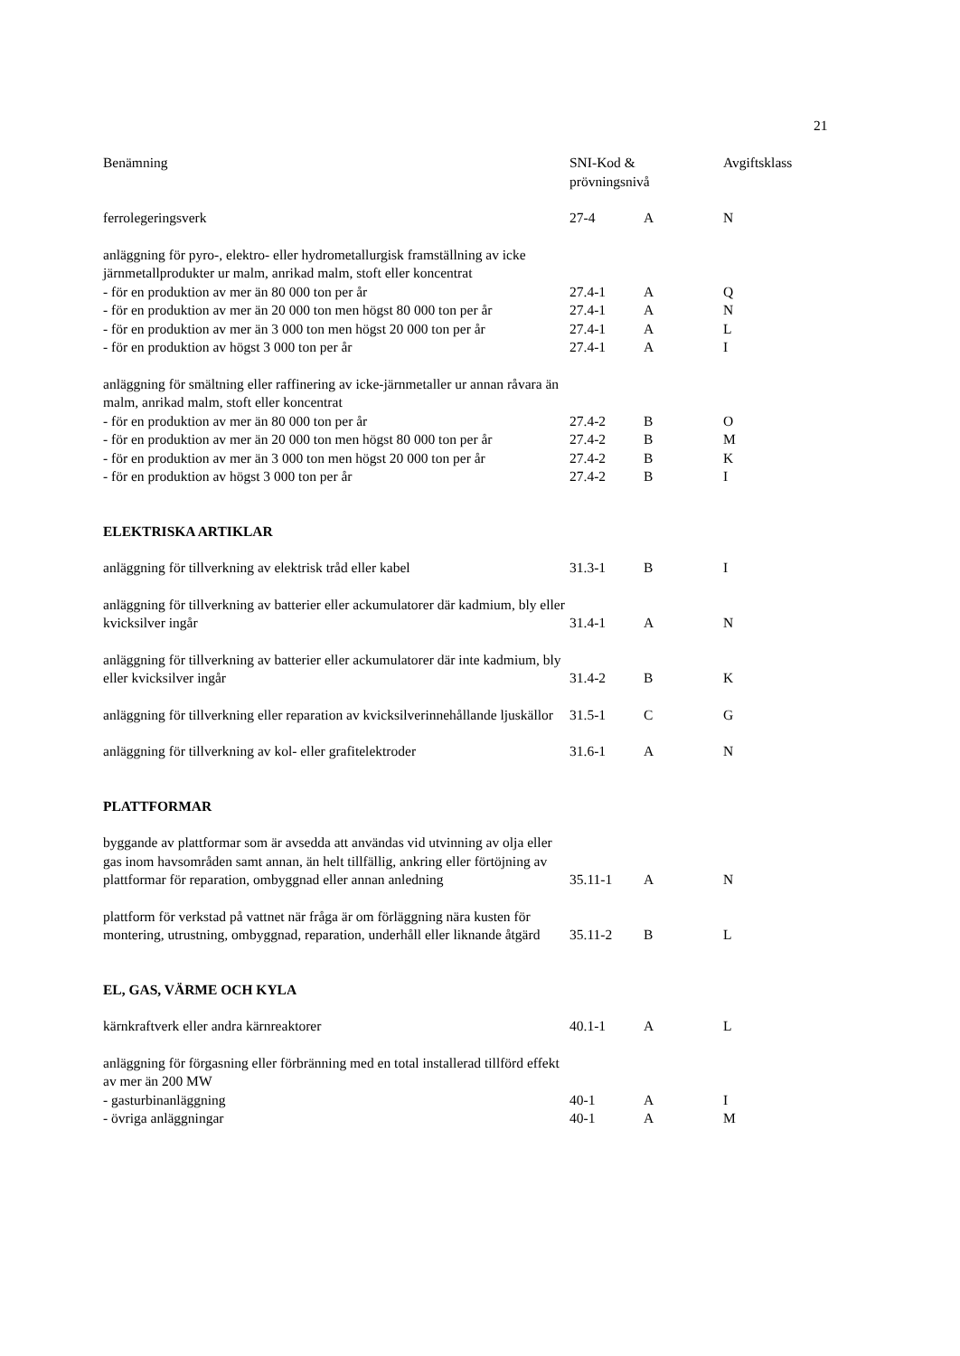21
| Benämning | SNI-Kod & prövningsnivå | | Avgiftsklass |
| --- | --- | --- | --- |
| ferrolegeringsverk | 27-4 | A | N |
| anläggning för pyro-, elektro- eller hydrometallurgisk framställning av icke järnmetallprodukter ur malm, anrikad malm, stoft eller koncentrat | | | |
| - för en produktion av mer än 80 000 ton per år | 27.4-1 | A | Q |
| - för en produktion av mer än 20 000 ton men högst 80 000 ton per år | 27.4-1 | A | N |
| - för en produktion av mer än 3 000 ton men högst 20 000 ton per år | 27.4-1 | A | L |
| - för en produktion av högst 3 000 ton per år | 27.4-1 | A | I |
| anläggning för smältning eller raffinering av icke-järnmetaller ur annan råvara än malm, anrikad malm, stoft eller koncentrat | | | |
| - för en produktion av mer än 80 000 ton per år | 27.4-2 | B | O |
| - för en produktion av mer än 20 000 ton men högst 80 000 ton per år | 27.4-2 | B | M |
| - för en produktion av mer än 3 000 ton men högst 20 000 ton per år | 27.4-2 | B | K |
| - för en produktion av högst 3 000 ton per år | 27.4-2 | B | I |
| ELEKTRISKA ARTIKLAR | | | |
| anläggning för tillverkning av elektrisk tråd eller kabel | 31.3-1 | B | I |
| anläggning för tillverkning av batterier eller ackumulatorer där kadmium, bly eller kvicksilver ingår | 31.4-1 | A | N |
| anläggning för tillverkning av batterier eller ackumulatorer där inte kadmium, bly eller kvicksilver ingår | 31.4-2 | B | K |
| anläggning för tillverkning eller reparation av kvicksilverinnehållande ljuskällor | 31.5-1 | C | G |
| anläggning för tillverkning av kol- eller grafitelektroder | 31.6-1 | A | N |
| PLATTFORMAR | | | |
| byggande av plattformar som är avsedda att användas vid utvinning av olja eller gas inom havsområden samt annan, än helt tillfällig, ankring eller förtöjning av plattformar för reparation, ombyggnad eller annan anledning | 35.11-1 | A | N |
| plattform för verkstad på vattnet när fråga är om förläggning nära kusten för montering, utrustning, ombyggnad, reparation, underhåll eller liknande åtgärd | 35.11-2 | B | L |
| EL, GAS, VÄRME OCH KYLA | | | |
| kärnkraftverk eller andra kärnreaktorer | 40.1-1 | A | L |
| anläggning för förgasning eller förbränning med en total installerad tillförd effekt av mer än 200 MW | | | |
| - gasturbinanläggning | 40-1 | A | I |
| - övriga anläggningar | 40-1 | A | M |